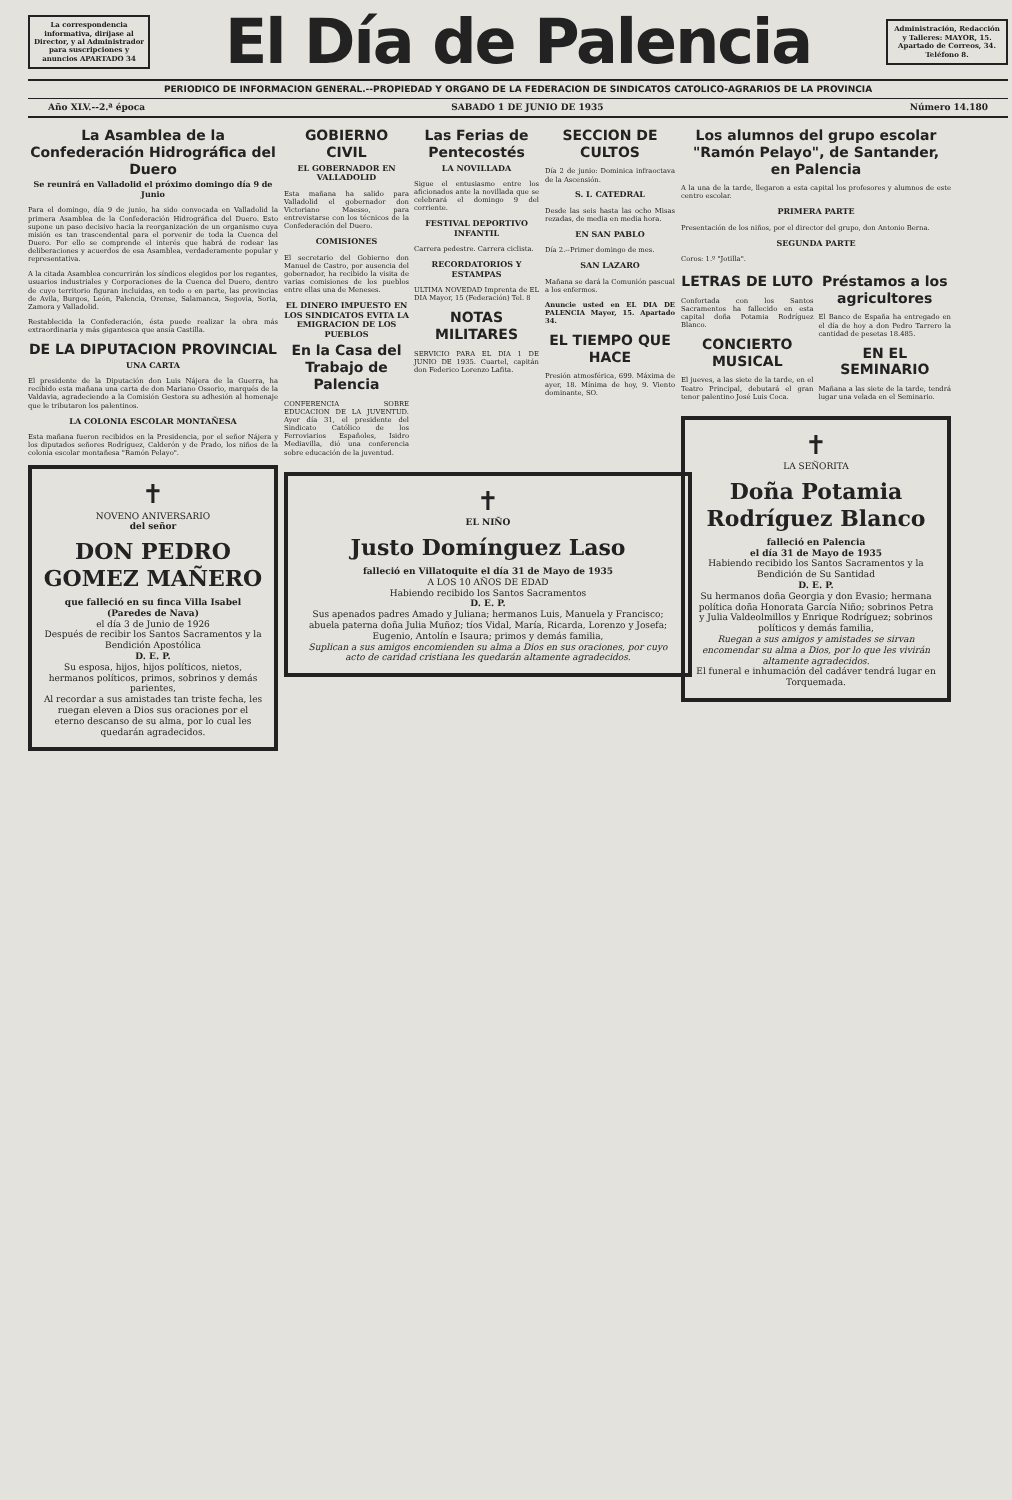La correspondencia informativa, diríjase al Director, y al Administrador para suscripciones y anuncios APARTADO 34
El Día de Palencia
Administración, Redacción y Talleres: MAYOR, 15. Apartado de Correos, 34. Teléfono 8.
PERIODICO DE INFORMACION GENERAL.--PROPIEDAD Y ORGANO DE LA FEDERACION DE SINDICATOS CATOLICO-AGRARIOS DE LA PROVINCIA
Año XLV.--2.ª época SABADO 1 DE JUNIO DE 1935 Número 14.180
La Asamblea de la Confederación Hidrográfica del Duero
Se reunirá en Valladolid el próximo domingo día 9 de Junio
Para el domingo, día 9 de junio, ha sido convocada en Valladolid la primera Asamblea de la Confederación Hidrográfica del Duero. Esto supone un paso decisivo hacia la reorganización de un organismo cuya misión es tan trascendental para el porvenir de toda la Cuenca del Duero. Por ello se comprende el interés que habrá de rodear las deliberaciones y acuerdos de esa Asamblea, verdaderamente popular y representativa.
A la citada Asamblea concurrirán los síndicos elegidos por los regantes, usuarios industriales y Corporaciones de la Cuenca del Duero, dentro de cuyo territorio figuran incluidas, en todo o en parte, las provincias de Avila, Burgos, León, Palencia, Orense, Salamanca, Segovia, Soria, Zamora y Valladolid.
Restablecida la Confederación, ésta puede realizar la obra más extraordinaria y más gigantesca que ansía Castilla.
DE LA DIPUTACION PROVINCIAL
UNA CARTA
El presidente de la Diputación don Luis Nájera de la Guerra, ha recibido esta mañana una carta de don Mariano Ossorio, marqués de la Valdavia, agradeciendo a la Comisión Gestora su adhesión al homenaje que le tributaron los palentinos.
LA COLONIA ESCOLAR MONTAÑESA
Esta mañana fueron recibidos en la Presidencia, por el señor Nájera y los diputados señores Rodríguez, Calderón y de Prado, los niños de la colonia escolar montañesa "Ramón Pelayo".
✝
NOVENO ANIVERSARIO
del señor
DON PEDRO GOMEZ MAÑERO
que falleció en su finca Villa Isabel (Paredes de Nava)
el día 3 de Junio de 1926
Después de recibir los Santos Sacramentos y la Bendición Apostólica
D. E. P.
Su esposa, hijos, hijos políticos, nietos, hermanos políticos, primos, sobrinos y demás parientes,
Al recordar a sus amistades tan triste fecha, les ruegan eleven a Dios sus oraciones por el eterno descanso de su alma, por lo cual les quedarán agradecidos.
GOBIERNO CIVIL
EL GOBERNADOR EN VALLADOLID
Esta mañana ha salido para Valladolid el gobernador don Victoriano Maesso, para entrevistarse con los técnicos de la Confederación del Duero.
COMISIONES
El secretario del Gobierno don Manuel de Castro, por ausencia del gobernador, ha recibido la visita de varias comisiones de los pueblos entre ellas una de Meneses.
EL DINERO IMPUESTO EN LOS SINDICATOS EVITA LA EMIGRACION DE LOS PUEBLOS
En la Casa del Trabajo de Palencia
CONFERENCIA SOBRE EDUCACION DE LA JUVENTUD. Ayer día 31, el presidente del Sindicato Católico de los Ferroviarios Españoles, Isidro Mediavilla, dió una conferencia sobre educación de la juventud.
Las Ferias de Pentecostés
LA NOVILLADA
Sigue el entusiasmo entre los aficionados ante la novillada que se celebrará el domingo 9 del corriente.
FESTIVAL DEPORTIVO INFANTIL
Carrera pedestre. Carrera ciclista.
RECORDATORIOS Y ESTAMPAS
ULTIMA NOVEDAD Imprenta de EL DIA Mayor, 15 (Federación) Tel. 8
NOTAS MILITARES
SERVICIO PARA EL DIA 1 DE JUNIO DE 1935. Cuartel, capitán don Federico Lorenzo Lafita.
✝
EL NIÑO
Justo Domínguez Laso
falleció en Villatoquite el día 31 de Mayo de 1935
A LOS 10 AÑOS DE EDAD
Habiendo recibido los Santos Sacramentos
D. E. P.
Sus apenados padres Amado y Juliana; hermanos Luis, Manuela y Francisco; abuela paterna doña Julia Muñoz; tíos Vidal, María, Ricarda, Lorenzo y Josefa; Eugenio, Antolín e Isaura; primos y demás familia,
Suplican a sus amigos encomienden su alma a Dios en sus oraciones, por cuyo acto de caridad cristiana les quedarán altamente agradecidos.
SECCION DE CULTOS
Día 2 de junio: Dominica infraoctava de la Ascensión.
S. I. CATEDRAL
Desde las seis hasta las ocho Misas rezadas, de media en media hora.
EN SAN PABLO
Día 2.--Primer domingo de mes.
SAN LAZARO
Mañana se dará la Comunión pascual a los enfermos.
Anuncie usted en EL DIA DE PALENCIA Mayor, 15. Apartado 34.
EL TIEMPO QUE HACE
Presión atmosférica, 699. Máxima de ayer, 18. Mínima de hoy, 9. Viento dominante, SO.
Los alumnos del grupo escolar "Ramón Pelayo", de Santander, en Palencia
A la una de la tarde, llegaron a esta capital los profesores y alumnos de este centro escolar.
PRIMERA PARTE
Presentación de los niños, por el director del grupo, don Antonio Berna.
SEGUNDA PARTE
Coros: 1.º "Jotilla".
LETRAS DE LUTO
Confortada con los Santos Sacramentos ha fallecido en esta capital doña Potamia Rodríguez Blanco.
CONCIERTO MUSICAL
El jueves, a las siete de la tarde, en el Teatro Principal, debutará el gran tenor palentino José Luis Coca.
Préstamos a los agricultores
El Banco de España ha entregado en el día de hoy a don Pedro Tarrero la cantidad de pesetas 18.485.
EN EL SEMINARIO
Mañana a las siete de la tarde, tendrá lugar una velada en el Seminario.
✝
LA SEÑORITA
Doña Potamia Rodríguez Blanco
falleció en Palencia
el día 31 de Mayo de 1935
Habiendo recibido los Santos Sacramentos y la Bendición de Su Santidad
D. E. P.
Su hermanos doña Georgia y don Evasio; hermana política doña Honorata García Niño; sobrinos Petra y Julia Valdeolmillos y Enrique Rodríguez; sobrinos políticos y demás familia,
Ruegan a sus amigos y amistades se sirvan encomendar su alma a Dios, por lo que les vivirán altamente agradecidos.
El funeral e inhumación del cadáver tendrá lugar en Torquemada.